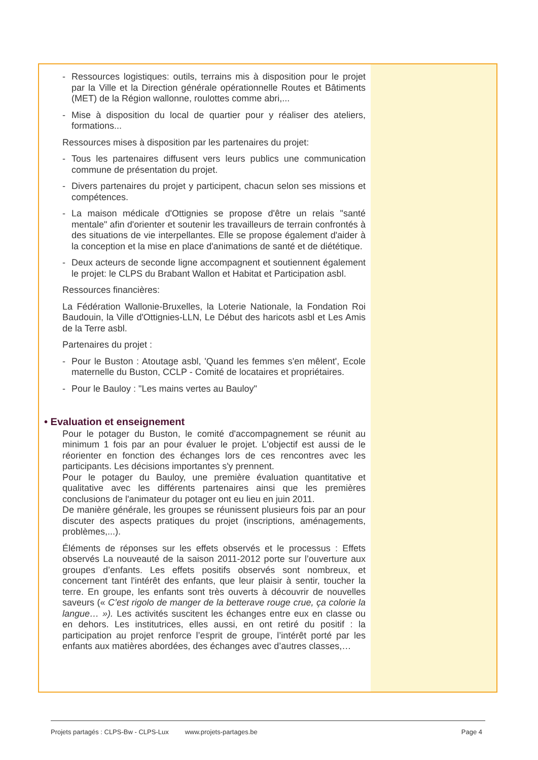- Ressources logistiques: outils, terrains mis à disposition pour le projet par la Ville et la Direction générale opérationnelle Routes et Bâtiments (MET) de la Région wallonne, roulottes comme abri,...
- Mise à disposition du local de quartier pour y réaliser des ateliers, formations...
Ressources mises à disposition par les partenaires du projet:
- Tous les partenaires diffusent vers leurs publics une communication commune de présentation du projet.
- Divers partenaires du projet y participent, chacun selon ses missions et compétences.
- La maison médicale d'Ottignies se propose d'être un relais "santé mentale" afin d'orienter et soutenir les travailleurs de terrain confrontés à des situations de vie interpellantes. Elle se propose également d'aider à la conception et la mise en place d'animations de santé et de diététique.
- Deux acteurs de seconde ligne accompagnent et soutiennent également le projet: le CLPS du Brabant Wallon et Habitat et Participation asbl.
Ressources financières:
La Fédération Wallonie-Bruxelles, la Loterie Nationale, la Fondation Roi Baudouin, la Ville d'Ottignies-LLN, Le Début des haricots asbl et Les Amis de la Terre asbl.
Partenaires du projet :
- Pour le Buston : Atoutage asbl, 'Quand les femmes s'en mêlent', Ecole maternelle du Buston, CCLP - Comité de locataires et propriétaires.
- Pour le Bauloy : "Les mains vertes au Bauloy"
• Evaluation et enseignement
Pour le potager du Buston, le comité d'accompagnement se réunit au minimum 1 fois par an pour évaluer le projet. L'objectif est aussi de le réorienter en fonction des échanges lors de ces rencontres avec les participants. Les décisions importantes s'y prennent.
Pour le potager du Bauloy, une première évaluation quantitative et qualitative avec les différents partenaires ainsi que les premières conclusions de l'animateur du potager ont eu lieu en juin 2011.
De manière générale, les groupes se réunissent plusieurs fois par an pour discuter des aspects pratiques du projet (inscriptions, aménagements, problèmes,...).
Éléments de réponses sur les effets observés et le processus : Effets observés La nouveauté de la saison 2011-2012 porte sur l’ouverture aux groupes d’enfants. Les effets positifs observés sont nombreux, et concernent tant l'intérêt des enfants, que leur plaisir à sentir, toucher la terre. En groupe, les enfants sont très ouverts à découvrir de nouvelles saveurs (« C’est rigolo de manger de la betterave rouge crue, ça colorie la langue… »). Les activités suscitent les échanges entre eux en classe ou en dehors. Les institutrices, elles aussi, en ont retiré du positif : la participation au projet renforce l’esprit de groupe, l’intérêt porté par les enfants aux matières abordées, des échanges avec d’autres classes,…
Projets partagés : CLPS-Bw - CLPS-Lux www.projets-partages.be Page 4